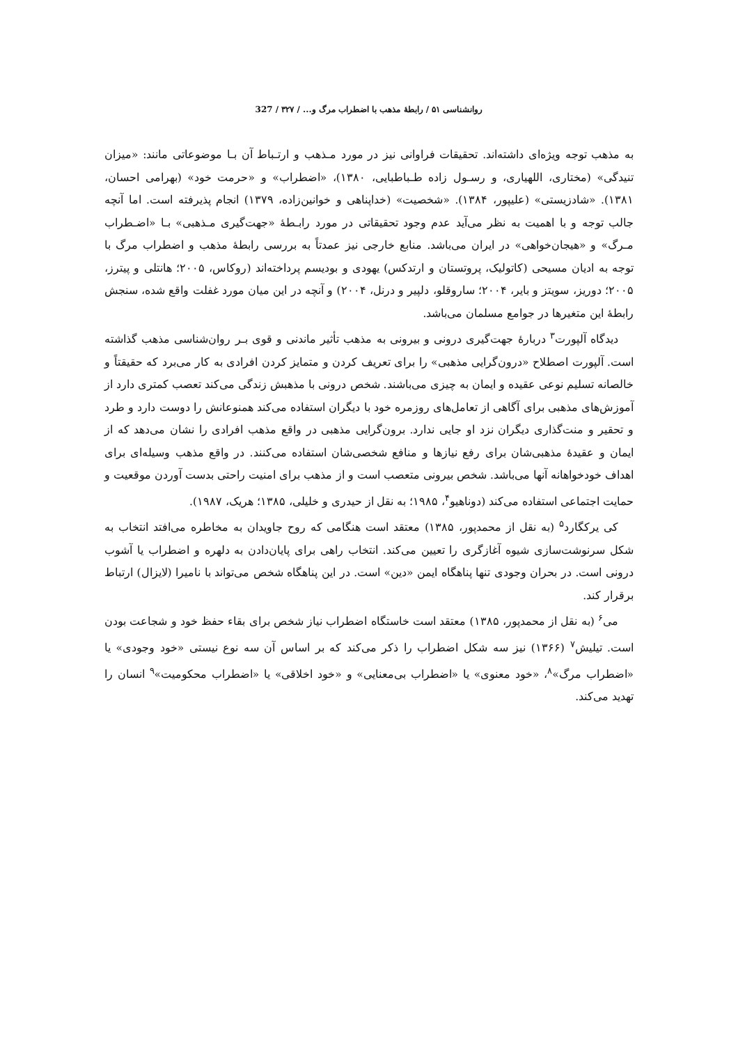روانشناسی ۵۱ / رابطهٔ مذهب با اضطراب مرگ و... / ۳۲۷ / 327
به مذهب توجه ویژه‌ای داشته‌اند. تحقیقات فراوانی نیز در مورد مـذهب و ارتـباط آن بـا موضوعاتی مانند: «میزان تنیدگی» (مختاری، اللهیاری، و رسـول زاده طـباطبایی، ۱۳۸۰)، «اضطراب» و «حرمت خود» (بهرامی احسان، ۱۳۸۱). «شادزیستی» (علیپور، ۱۳۸۴). «شخصیت» (خداپناهی و خوانین‌زاده، ۱۳۷۹) انجام پذیرفته است. اما آنچه جالب توجه و با اهمیت به نظر می‌آید عدم وجود تحقیقاتی در مورد رابـطهٔ «جهت‌گیری مـذهبی» بـا «اضـطراب مـرگ» و «هیجان‌خواهی» در ایران می‌باشد. منابع خارجی نیز عمدتاً به بررسی رابطهٔ مذهب و اضطراب مرگ با توجه به ادیان مسیحی (کاتولیک، پروتستان و ارتدکس) یهودی و بودیسم پرداخته‌اند (روکاس، ۲۰۰۵؛ هانتلی و پیترز، ۲۰۰۵؛ دوریز، سویتز و بایر، ۲۰۰۴؛ ساروقلو، دلپیر و درنل، ۲۰۰۴) و آنچه در این میان مورد غفلت واقع شده، سنجش رابطهٔ این متغیرها در جوامع مسلمان می‌باشد.
دیدگاه آلپورت<sup>۳</sup> دربارهٔ جهت‌گیری درونی و بیرونی به مذهب تأثیر ماندنی و قوی بـر روان‌شناسی مذهب گذاشته است. آلپورت اصطلاح «درون‌گرایی مذهبی» را برای تعریف کردن و متمایز کردن افرادی به کار می‌برد که حقیقتاً و خالصانه تسلیم نوعی عقیده و ایمان به چیزی می‌باشند. شخص درونی با مذهبش زندگی می‌کند تعصب کمتری دارد از آموزش‌های مذهبی برای آگاهی از تعامل‌های روزمره خود با دیگران استفاده می‌کند همنوعانش را دوست دارد و طرد و تحقیر و منت‌گذاری دیگران نزد او جایی ندارد. برون‌گرایی مذهبی در واقع مذهب افرادی را نشان می‌دهد که از ایمان و عقیدهٔ مذهبی‌شان برای رفع نیازها و منافع شخصی‌شان استفاده می‌کنند. در واقع مذهب وسیله‌ای برای اهداف خودخواهانه آنها می‌باشد. شخص بیرونی متعصب است و از مذهب برای امنیت راحتی بدست آوردن موقعیت و حمایت اجتماعی استفاده می‌کند (دوناهیو<sup>۴</sup>، ۱۹۸۵؛ به نقل از حیدری و خلیلی، ۱۳۸۵؛ هریک، ۱۹۸۷).
کی یرکگارد<sup>۵</sup> (به نقل از محمدپور، ۱۳۸۵) معتقد است هنگامی که روح جاویدان به مخاطره می‌افتد انتخاب به شکل سرنوشت‌سازی شیوه آغازگری را تعیین می‌کند. انتخاب راهی برای پایان‌دادن به دلهره و اضطراب یا آشوب درونی است. در بحران وجودی تنها پناهگاه ایمن «دین» است. در این پناهگاه شخص می‌تواند با نامیرا (لایزال) ارتباط برقرار کند.
می<sup>۶</sup> (به نقل از محمدپور، ۱۳۸۵) معتقد است خاستگاه اضطراب نیاز شخص برای بقاء حفظ خود و شجاعت بودن است. تیلیش<sup>۷</sup> (۱۳۶۶) نیز سه شکل اضطراب را ذکر می‌کند که بر اساس آن سه نوع نیستی «خود وجودی» یا «اضطراب مرگ»<sup>۸</sup>، «خود معنوی» یا «اضطراب بی‌معنایی» و «خود اخلاقی» یا «اضطراب محکومیت»<sup>۹</sup> انسان را تهدید می‌کند.